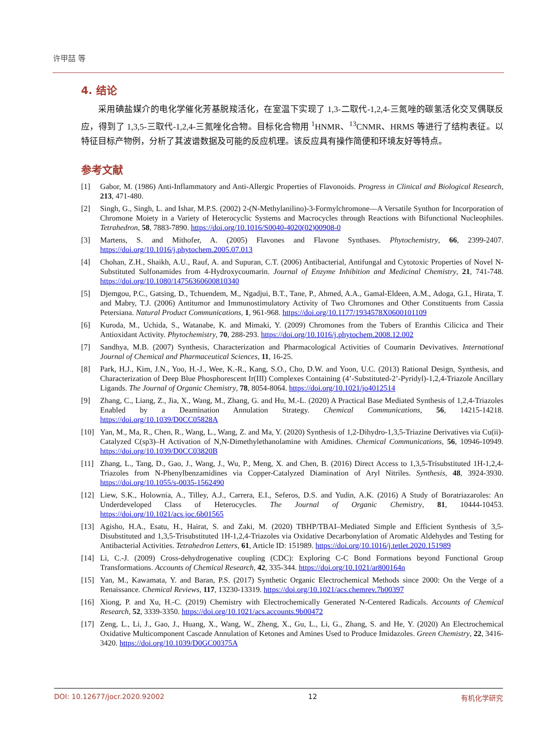许甲喆 等
4. 结论
采用碘盐媒介的电化学催化芳基脱羧活化，在室温下实现了 1,3-二取代-1,2,4-三氮唑的碳氢活化交叉偶联反应，得到了 1,3,5-三取代-1,2,4-三氮唑化合物。目标化合物用 <sup>1</sup>HNMR、<sup>13</sup>CNMR、HRMS 等进行了结构表征。以特征目标产物例，分析了其波谱数据及可能的反应机理。该反应具有操作简便和环境友好等特点。
参考文献
[1] Gabor, M. (1986) Anti-Inflammatory and Anti-Allergic Properties of Flavonoids. Progress in Clinical and Biological Research, 213, 471-480.
[2] Singh, G., Singh, L. and Ishar, M.P.S. (2002) 2-(N-Methylanilino)-3-Formylchromone—A Versatile Synthon for Incorporation of Chromone Moiety in a Variety of Heterocyclic Systems and Macrocycles through Reactions with Bifunctional Nucleophiles. Tetrahedron, 58, 7883-7890. https://doi.org/10.1016/S0040-4020(02)00908-0
[3] Martens, S. and Mithofer, A. (2005) Flavones and Flavone Synthases. Phytochemistry, 66, 2399-2407. https://doi.org/10.1016/j.phytochem.2005.07.013
[4] Chohan, Z.H., Shaikh, A.U., Rauf, A. and Supuran, C.T. (2006) Antibacterial, Antifungal and Cytotoxic Properties of Novel N-Substituted Sulfonamides from 4-Hydroxycoumarin. Journal of Enzyme Inhibition and Medicinal Chemistry, 21, 741-748. https://doi.org/10.1080/14756360600810340
[5] Djemgou, P.C., Gatsing, D., Tchuendem, M., Ngadjui, B.T., Tane, P., Ahmed, A.A., Gamal-Eldeen, A.M., Adoga, G.I., Hirata, T. and Mabry, T.J. (2006) Antitumor and Immunostimulatory Activity of Two Chromones and Other Constituents from Cassia Petersiana. Natural Product Communications, 1, 961-968. https://doi.org/10.1177/1934578X0600101109
[6] Kuroda, M., Uchida, S., Watanabe, K. and Mimaki, Y. (2009) Chromones from the Tubers of Eranthis Cilicica and Their Antioxidant Activity. Phytochemistry, 70, 288-293. https://doi.org/10.1016/j.phytochem.2008.12.002
[7] Sandhya, M.B. (2007) Synthesis, Characterization and Pharmacological Activities of Coumarin Devivatives. International Journal of Chemical and Pharmaceutical Sciences, 11, 16-25.
[8] Park, H.J., Kim, J.N., Yoo, H.-J., Wee, K.-R., Kang, S.O., Cho, D.W. and Yoon, U.C. (2013) Rational Design, Synthesis, and Characterization of Deep Blue Phosphorescent Ir(III) Complexes Containing (4’-Substituted-2’-Pyridyl)-1,2,4-Triazole Ancillary Ligands. The Journal of Organic Chemistry, 78, 8054-8064. https://doi.org/10.1021/jo4012514
[9] Zhang, C., Liang, Z., Jia, X., Wang, M., Zhang, G. and Hu, M.-L. (2020) A Practical Base Mediated Synthesis of 1,2,4-Triazoles Enabled by a Deamination Annulation Strategy. Chemical Communications, 56, 14215-14218. https://doi.org/10.1039/D0CC05828A
[10] Yan, M., Ma, R., Chen, R., Wang, L., Wang, Z. and Ma, Y. (2020) Synthesis of 1,2-Dihydro-1,3,5-Triazine Derivatives via Cu(ii)-Catalyzed C(sp3)–H Activation of N,N-Dimethylethanolamine with Amidines. Chemical Communications, 56, 10946-10949. https://doi.org/10.1039/D0CC03820B
[11] Zhang, L., Tang, D., Gao, J., Wang, J., Wu, P., Meng, X. and Chen, B. (2016) Direct Access to 1,3,5-Trisubstituted 1H-1,2,4-Triazoles from N-Phenylbenzamidines via Copper-Catalyzed Diamination of Aryl Nitriles. Synthesis, 48, 3924-3930. https://doi.org/10.1055/s-0035-1562490
[12] Liew, S.K., Holownia, A., Tilley, A.J., Carrera, E.I., Seferos, D.S. and Yudin, A.K. (2016) A Study of Boratriazaroles: An Underdeveloped Class of Heterocycles. The Journal of Organic Chemistry, 81, 10444-10453. https://doi.org/10.1021/acs.joc.6b01565
[13] Agisho, H.A., Esatu, H., Hairat, S. and Zaki, M. (2020) TBHP/TBAI–Mediated Simple and Efficient Synthesis of 3,5-Disubstituted and 1,3,5-Trisubstituted 1H-1,2,4-Triazoles via Oxidative Decarbonylation of Aromatic Aldehydes and Testing for Antibacterial Activities. Tetrahedron Letters, 61, Article ID: 151989. https://doi.org/10.1016/j.tetlet.2020.151989
[14] Li, C.-J. (2009) Cross-dehydrogenative coupling (CDC): Exploring C-C Bond Formations beyond Functional Group Transformations. Accounts of Chemical Research, 42, 335-344. https://doi.org/10.1021/ar800164n
[15] Yan, M., Kawamata, Y. and Baran, P.S. (2017) Synthetic Organic Electrochemical Methods since 2000: On the Verge of a Renaissance. Chemical Reviews, 117, 13230-13319. https://doi.org/10.1021/acs.chemrev.7b00397
[16] Xiong, P. and Xu, H.-C. (2019) Chemistry with Electrochemically Generated N-Centered Radicals. Accounts of Chemical Research, 52, 3339-3350. https://doi.org/10.1021/acs.accounts.9b00472
[17] Zeng, L., Li, J., Gao, J., Huang, X., Wang, W., Zheng, X., Gu, L., Li, G., Zhang, S. and He, Y. (2020) An Electrochemical Oxidative Multicomponent Cascade Annulation of Ketones and Amines Used to Produce Imidazoles. Green Chemistry, 22, 3416-3420. https://doi.org/10.1039/D0GC00375A
DOI: 10.12677/jocr.2020.92002 12 有机化学研究